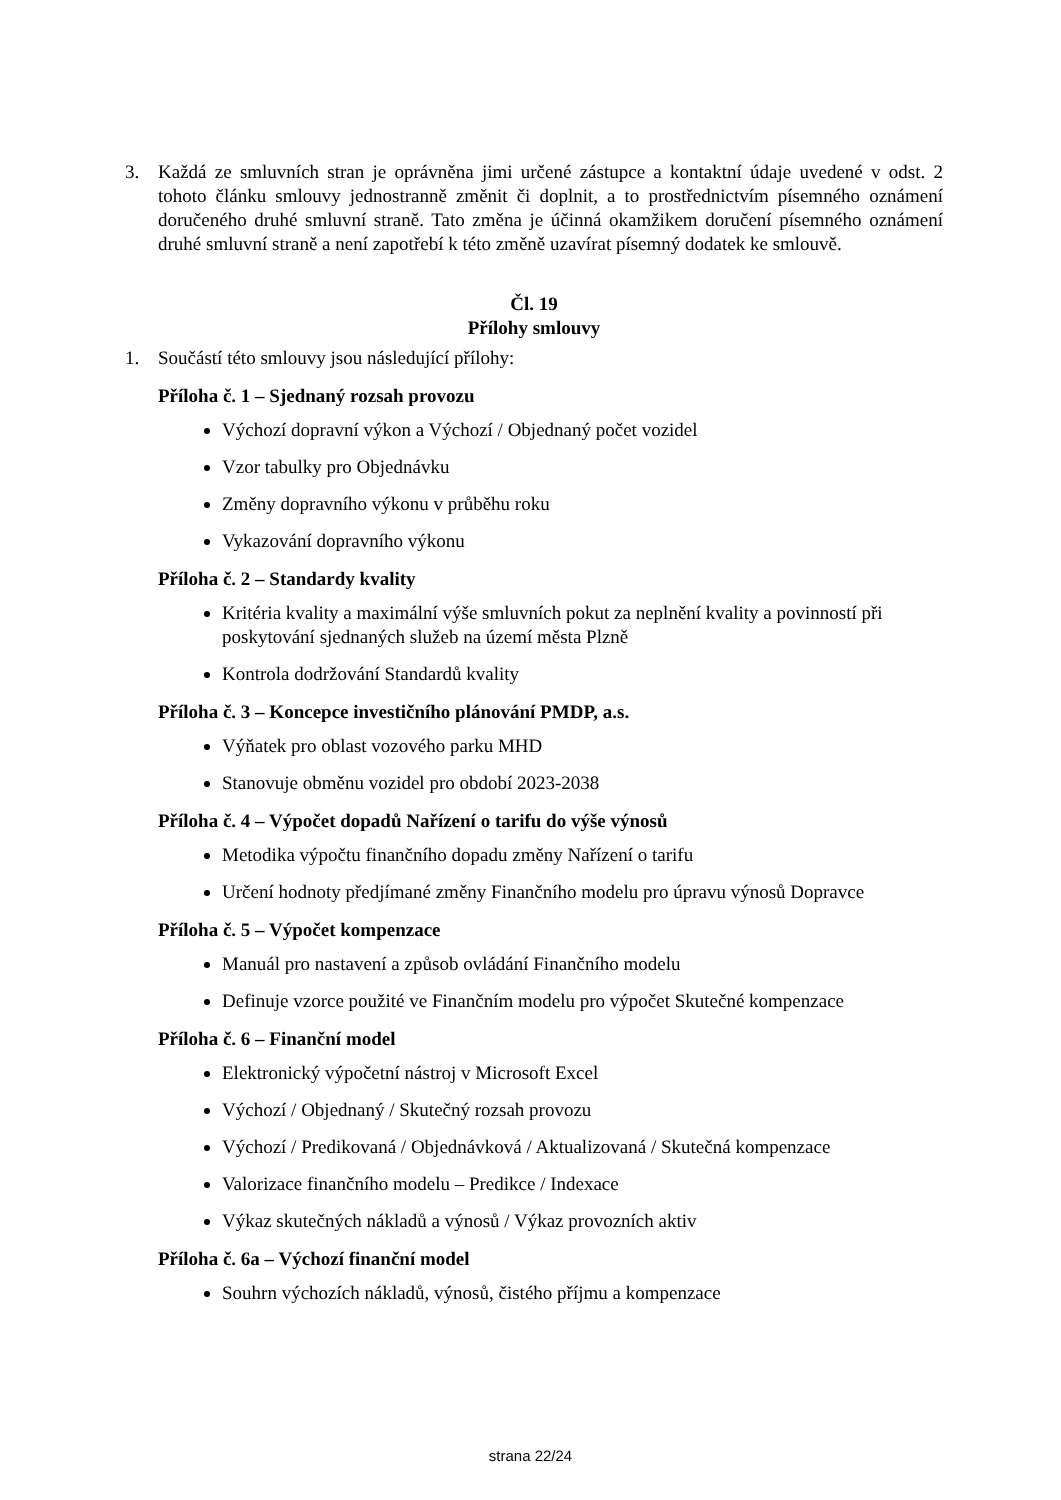3. Každá ze smluvních stran je oprávněna jimi určené zástupce a kontaktní údaje uvedené v odst. 2 tohoto článku smlouvy jednostranně změnit či doplnit, a to prostřednictvím písemného oznámení doručeného druhé smluvní straně. Tato změna je účinná okamžikem doručení písemného oznámení druhé smluvní straně a není zapotřebí k této změně uzavírat písemný dodatek ke smlouvě.
Čl. 19
Přílohy smlouvy
1. Součástí této smlouvy jsou následující přílohy:
Příloha č. 1 – Sjednaný rozsah provozu
Výchozí dopravní výkon a Výchozí / Objednaný počet vozidel
Vzor tabulky pro Objednávku
Změny dopravního výkonu v průběhu roku
Vykazování dopravního výkonu
Příloha č. 2 – Standardy kvality
Kritéria kvality a maximální výše smluvních pokut za neplnění kvality a povinností při poskytování sjednaných služeb na území města Plzně
Kontrola dodržování Standardů kvality
Příloha č. 3 – Koncepce investičního plánování PMDP, a.s.
Výňatek pro oblast vozového parku MHD
Stanovuje obměnu vozidel pro období 2023-2038
Příloha č. 4 – Výpočet dopadů Nařízení o tarifu do výše výnosů
Metodika výpočtu finančního dopadu změny Nařízení o tarifu
Určení hodnoty předjímané změny Finančního modelu pro úpravu výnosů Dopravce
Příloha č. 5 – Výpočet kompenzace
Manuál pro nastavení a způsob ovládání Finančního modelu
Definuje vzorce použité ve Finančním modelu pro výpočet Skutečné kompenzace
Příloha č. 6 – Finanční model
Elektronický výpočetní nástroj v Microsoft Excel
Výchozí / Objednaný / Skutečný rozsah provozu
Výchozí / Predikovaná / Objednávková / Aktualizovaná / Skutečná kompenzace
Valorizace finančního modelu – Predikce / Indexace
Výkaz skutečných nákladů a výnosů / Výkaz provozních aktiv
Příloha č. 6a – Výchozí finanční model
Souhrn výchozích nákladů, výnosů, čistého příjmu a kompenzace
strana 22/24